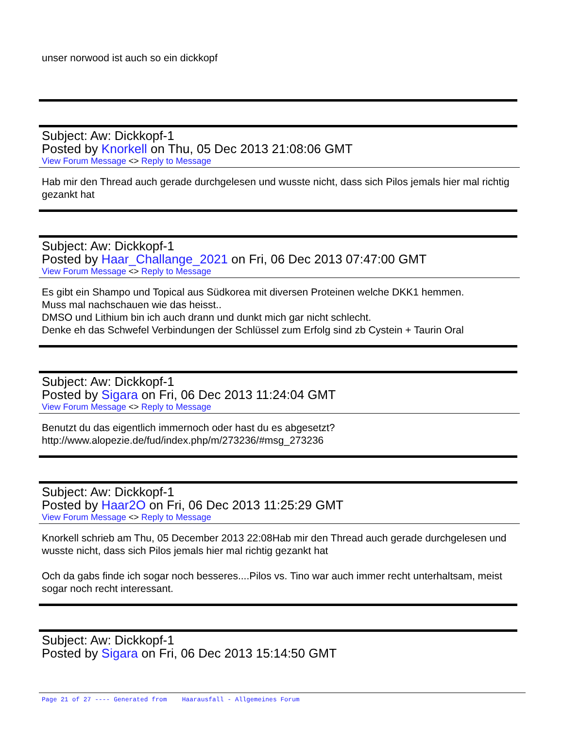unser norwood ist auch so ein dickkopf
Subject: Aw: Dickkopf-1
Posted by Knorkell on Thu, 05 Dec 2013 21:08:06 GMT
View Forum Message <> Reply to Message
Hab mir den Thread auch gerade durchgelesen und wusste nicht, dass sich Pilos jemals hier mal richtig gezankt hat
Subject: Aw: Dickkopf-1
Posted by Haar_Challange_2021 on Fri, 06 Dec 2013 07:47:00 GMT
View Forum Message <> Reply to Message
Es gibt ein Shampo und Topical aus Südkorea mit diversen Proteinen welche DKK1 hemmen.
Muss mal nachschauen wie das heisst..
DMSO und Lithium bin ich auch drann und dunkt mich gar nicht schlecht.
Denke eh das Schwefel Verbindungen der Schlüssel zum Erfolg sind zb Cystein + Taurin Oral
Subject: Aw: Dickkopf-1
Posted by Sigara on Fri, 06 Dec 2013 11:24:04 GMT
View Forum Message <> Reply to Message
Benutzt du das eigentlich immernoch oder hast du es abgesetzt?
http://www.alopezie.de/fud/index.php/m/273236/#msg_273236
Subject: Aw: Dickkopf-1
Posted by Haar2O on Fri, 06 Dec 2013 11:25:29 GMT
View Forum Message <> Reply to Message
Knorkell schrieb am Thu, 05 December 2013 22:08Hab mir den Thread auch gerade durchgelesen und wusste nicht, dass sich Pilos jemals hier mal richtig gezankt hat
Och da gabs finde ich sogar noch besseres....Pilos vs. Tino war auch immer recht unterhaltsam, meist sogar noch recht interessant.
Subject: Aw: Dickkopf-1
Posted by Sigara on Fri, 06 Dec 2013 15:14:50 GMT
Page 21 of 27 ---- Generated from Haarausfall - Allgemeines Forum